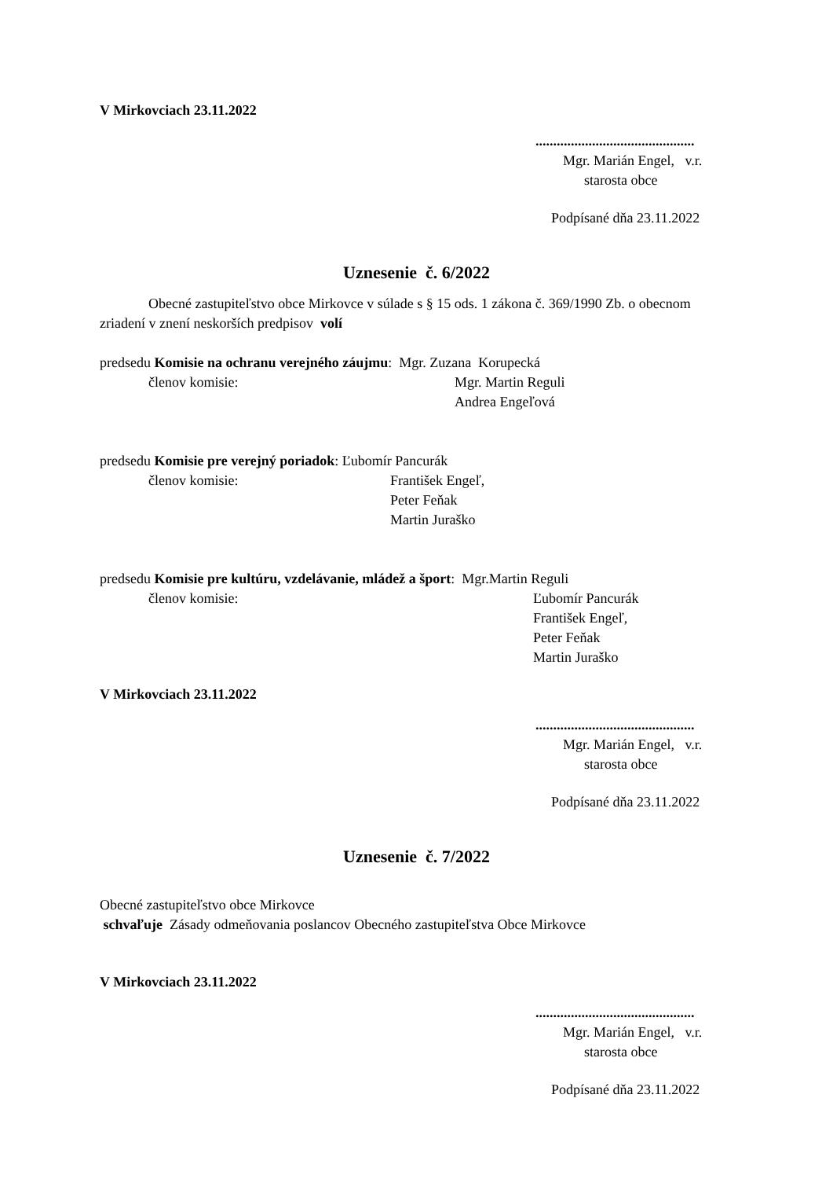V Mirkovciach 23.11.2022
.............................................
Mgr. Marián Engel, v.r.
starosta obce
Podpísané dňa 23.11.2022
Uznesenie č. 6/2022
Obecné zastupiteľstvo obce Mirkovce v súlade s § 15 ods. 1 zákona č. 369/1990 Zb. o obecnom zriadení v znení neskorších predpisov volí
predsedu Komisie na ochranu verejného záujmu: Mgr. Zuzana Korupecká
členov komisie: Mgr. Martin Reguli
Andrea Engeľová
predsedu Komisie pre verejný poriadok: Ľubomír Pancurák
členov komisie: František Engeľ,
Peter Feňak
Martin Juraško
predsedu Komisie pre kultúru, vzdelávanie, mládež a šport: Mgr.Martin Reguli
členov komisie: Ľubomír Pancurák
František Engeľ,
Peter Feňak
Martin Juraško
V Mirkovciach 23.11.2022
.............................................
Mgr. Marián Engel, v.r.
starosta obce
Podpísané dňa 23.11.2022
Uznesenie č. 7/2022
Obecné zastupiteľstvo obce Mirkovce
schvaľuje Zásady odmeňovania poslancov Obecného zastupiteľstva Obce Mirkovce
V Mirkovciach 23.11.2022
.............................................
Mgr. Marián Engel, v.r.
starosta obce
Podpísané dňa 23.11.2022